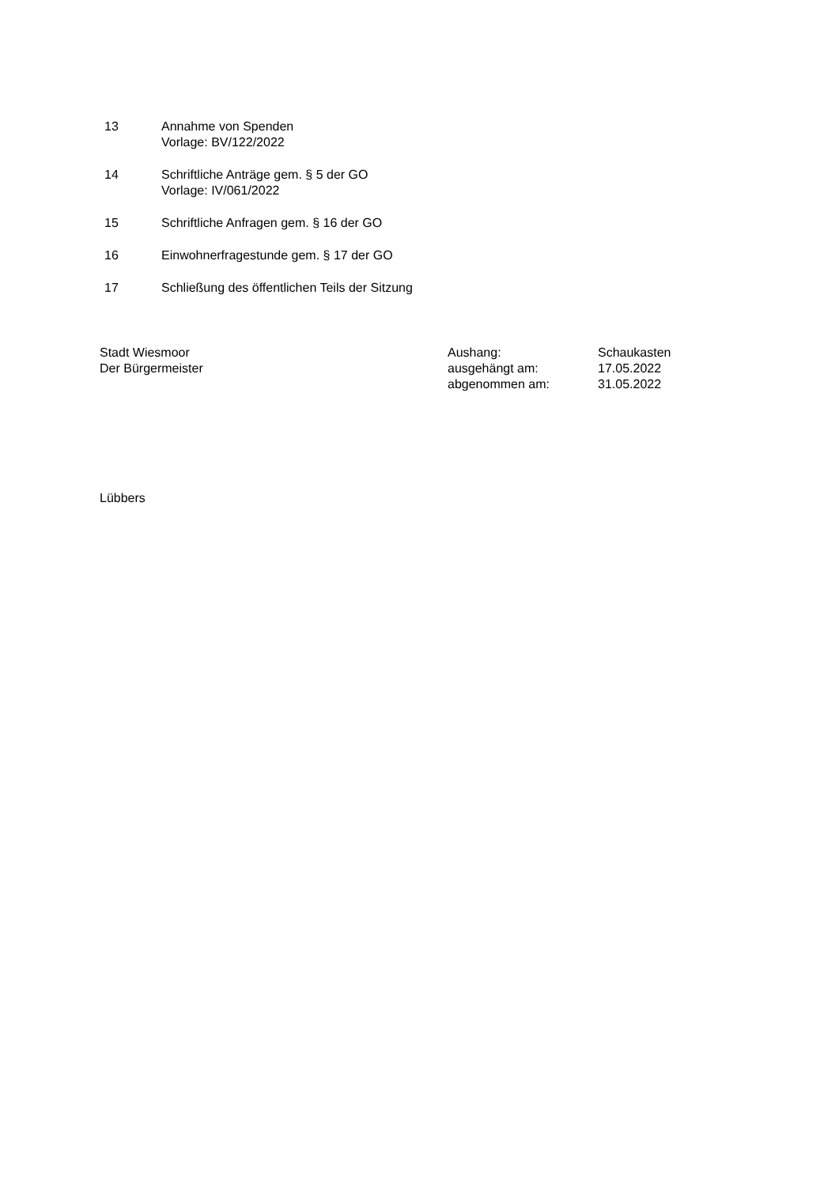13 Annahme von Spenden
Vorlage: BV/122/2022
14 Schriftliche Anträge gem. § 5 der GO
Vorlage: IV/061/2022
15 Schriftliche Anfragen gem. § 16 der GO
16 Einwohnerfragestunde gem. § 17 der GO
17 Schließung des öffentlichen Teils der Sitzung
Stadt Wiesmoor
Der Bürgermeister
Aushang:
ausgehängt am:
abgenommen am:
Schaukasten
17.05.2022
31.05.2022
Lübbers